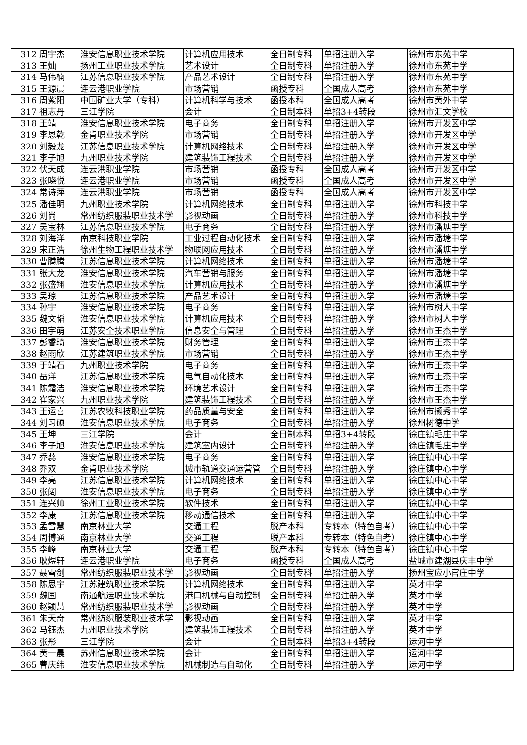| 312 | 周宇杰 | 淮安信息职业技术学院 | 计算机应用技术 | 全日制专科 | 单招注册入学 | 徐州市东苑中学 |
| 313 | 王灿 | 扬州工业职业技术学院 | 艺术设计 | 全日制专科 | 单招注册入学 | 徐州市东苑中学 |
| 314 | 马伟楠 | 江苏信息职业技术学院 | 产品艺术设计 | 全日制专科 | 单招注册入学 | 徐州市东苑中学 |
| 315 | 王源晨 | 连云港职业学院 | 市场营销 | 函授专科 | 全国成人高考 | 徐州市东苑中学 |
| 316 | 周紫阳 | 中国矿业大学（专科） | 计算机科学与技术 | 函授本科 | 全国成人高考 | 徐州市黄外中学 |
| 317 | 祖志丹 | 三江学院 | 会计 | 全日制本科 | 单招3+4转段 | 徐州市汇文学校 |
| 318 | 王靖 | 淮安信息职业技术学院 | 电子商务 | 全日制专科 | 单招注册入学 | 徐州市开发区中学 |
| 319 | 李恩乾 | 金肯职业技术学院 | 市场营销 | 全日制专科 | 单招注册入学 | 徐州市开发区中学 |
| 320 | 刘毅龙 | 江苏信息职业技术学院 | 计算机网络技术 | 全日制专科 | 单招注册入学 | 徐州市开发区中学 |
| 321 | 李子旭 | 九州职业技术学院 | 建筑装饰工程技术 | 全日制专科 | 单招注册入学 | 徐州市开发区中学 |
| 322 | 伏天成 | 连云港职业学院 | 市场营销 | 函授专科 | 全国成人高考 | 徐州市开发区中学 |
| 323 | 张晓悦 | 连云港职业学院 | 市场营销 | 函授专科 | 全国成人高考 | 徐州市开发区中学 |
| 324 | 常诗萍 | 连云港职业学院 | 市场营销 | 函授专科 | 全国成人高考 | 徐州市开发区中学 |
| 325 | 潘佳明 | 九州职业技术学院 | 计算机网络技术 | 全日制专科 | 单招注册入学 | 徐州市科技中学 |
| 326 | 刘尚 | 常州纺织服装职业技术学 | 影视动画 | 全日制专科 | 单招注册入学 | 徐州市科技中学 |
| 327 | 吴宝林 | 江苏信息职业技术学院 | 电子商务 | 全日制专科 | 单招注册入学 | 徐州市潘塘中学 |
| 328 | 刘海洋 | 南京科技职业学院 | 工业过程自动化技术 | 全日制专科 | 单招注册入学 | 徐州市潘塘中学 |
| 329 | 宋正浩 | 徐州生物工程职业技术学 | 物联网应用技术 | 全日制专科 | 单招注册入学 | 徐州市潘塘中学 |
| 330 | 曹腾腾 | 江苏信息职业技术学院 | 计算机网络技术 | 全日制专科 | 单招注册入学 | 徐州市潘塘中学 |
| 331 | 张大龙 | 淮安信息职业技术学院 | 汽车营销与服务 | 全日制专科 | 单招注册入学 | 徐州市潘塘中学 |
| 332 | 张盛翔 | 淮安信息职业技术学院 | 计算机应用技术 | 全日制专科 | 单招注册入学 | 徐州市潘塘中学 |
| 333 | 吴琼 | 江苏信息职业技术学院 | 产品艺术设计 | 全日制专科 | 单招注册入学 | 徐州市潘塘中学 |
| 334 | 孙宇 | 淮安信息职业技术学院 | 电子商务 | 全日制专科 | 单招注册入学 | 徐州市树人中学 |
| 335 | 魏文韬 | 淮安信息职业技术学院 | 计算机应用技术 | 全日制专科 | 单招注册入学 | 徐州市树人中学 |
| 336 | 田宇萌 | 江苏安全技术职业学院 | 信息安全与管理 | 全日制专科 | 单招注册入学 | 徐州市王杰中学 |
| 337 | 彭睿琦 | 淮安信息职业技术学院 | 财务管理 | 全日制专科 | 单招注册入学 | 徐州市王杰中学 |
| 338 | 赵雨欣 | 江苏建筑职业技术学院 | 市场营销 | 全日制专科 | 单招注册入学 | 徐州市王杰中学 |
| 339 | 于靖石 | 九州职业技术学院 | 电子商务 | 全日制专科 | 单招注册入学 | 徐州市王杰中学 |
| 340 | 岳洋 | 江苏信息职业技术学院 | 电气自动化技术 | 全日制专科 | 单招注册入学 | 徐州市王杰中学 |
| 341 | 陈霜洁 | 淮安信息职业技术学院 | 环境艺术设计 | 全日制专科 | 单招注册入学 | 徐州市王杰中学 |
| 342 | 崔家兴 | 九州职业技术学院 | 建筑装饰工程技术 | 全日制专科 | 单招注册入学 | 徐州市王杰中学 |
| 343 | 王运喜 | 江苏农牧科技职业学院 | 药品质量与安全 | 全日制专科 | 单招注册入学 | 徐州市撷秀中学 |
| 344 | 刘习硕 | 淮安信息职业技术学院 | 电子商务 | 全日制专科 | 单招注册入学 | 徐州树德中学 |
| 345 | 王坤 | 三江学院 | 会计 | 全日制本科 | 单招3+4转段 | 徐庄镇毛庄中学 |
| 346 | 李子旭 | 淮安信息职业技术学院 | 建筑室内设计 | 全日制专科 | 单招注册入学 | 徐庄镇毛庄中学 |
| 347 | 乔蕊 | 淮安信息职业技术学院 | 电子商务 | 全日制专科 | 单招注册入学 | 徐庄镇中心中学 |
| 348 | 乔双 | 金肯职业技术学院 | 城市轨道交通运营管 | 全日制专科 | 单招注册入学 | 徐庄镇中心中学 |
| 349 | 李亮 | 江苏信息职业技术学院 | 计算机网络技术 | 全日制专科 | 单招注册入学 | 徐庄镇中心中学 |
| 350 | 张阔 | 淮安信息职业技术学院 | 电子商务 | 全日制专科 | 单招注册入学 | 徐庄镇中心中学 |
| 351 | 连兴帅 | 徐州工业职业技术学院 | 软件技术 | 全日制专科 | 单招注册入学 | 徐庄镇中心中学 |
| 352 | 李康 | 江苏信息职业技术学院 | 移动通信技术 | 全日制专科 | 单招注册入学 | 徐庄镇中心中学 |
| 353 | 孟雪慧 | 南京林业大学 | 交通工程 | 脱产本科 | 专转本（特色自考） | 徐庄镇中心中学 |
| 354 | 周博通 | 南京林业大学 | 交通工程 | 脱产本科 | 专转本（特色自考） | 徐庄镇中心中学 |
| 355 | 李峰 | 南京林业大学 | 交通工程 | 脱产本科 | 专转本（特色自考） | 徐庄镇中心中学 |
| 356 | 耿煜轩 | 连云港职业学院 | 电子商务 | 函授专科 | 全国成人高考 | 盐城市建湖县庆丰中学 |
| 357 | 聂雪剑 | 常州纺织服装职业技术学 | 影视动画 | 全日制专科 | 单招注册入学 | 扬州宝应小官庄中学 |
| 358 | 陈思宇 | 江苏建筑职业技术学院 | 计算机网络技术 | 全日制专科 | 单招注册入学 | 英才中学 |
| 359 | 魏国 | 南通航运职业技术学院 | 港口机械与自动控制 | 全日制专科 | 单招注册入学 | 英才中学 |
| 360 | 赵颖慧 | 常州纺织服装职业技术学 | 影视动画 | 全日制专科 | 单招注册入学 | 英才中学 |
| 361 | 朱天奇 | 常州纺织服装职业技术学 | 影视动画 | 全日制专科 | 单招注册入学 | 英才中学 |
| 362 | 马钰杰 | 九州职业技术学院 | 建筑装饰工程技术 | 全日制专科 | 单招注册入学 | 英才中学 |
| 363 | 张彤 | 三江学院 | 会计 | 全日制本科 | 单招3+4转段 | 运河中学 |
| 364 | 黄一晨 | 苏州信息职业技术学院 | 会计 | 全日制专科 | 单招注册入学 | 运河中学 |
| 365 | 曹庆纬 | 淮安信息职业技术学院 | 机械制造与自动化 | 全日制专科 | 单招注册入学 | 运河中学 |